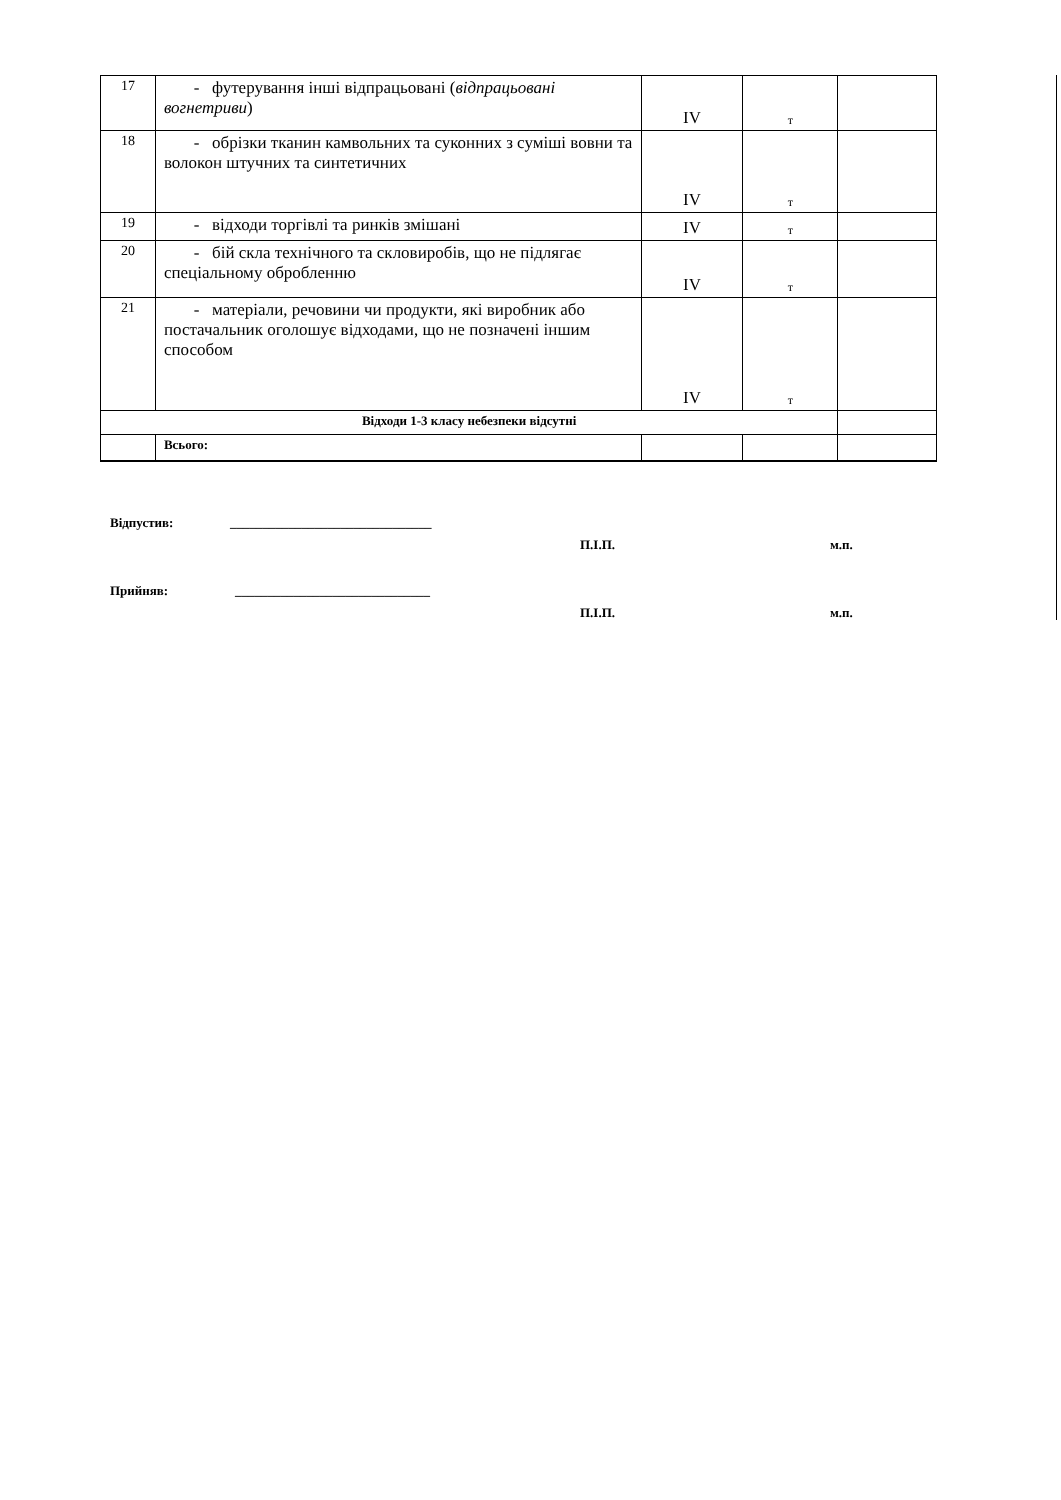| 17 | - футерування інші відпрацьовані ( відпрацьовані вогнетриви ) | IV | т | |
| 18 | - обрізки тканин камвольних та суконних з суміші вовни та волокон штучних та синтетичних | IV | т | |
| 19 | - відходи торгівлі та ринків змішані | IV | т | |
| 20 | - бій скла технічного та скловиробів, що не підлягає спеціальному обробленню | IV | т | |
| 21 | - матеріали, речовини чи продукти, які виробник або постачальник оголошує відходами, що не позначені іншим способом | IV | т | |
| Відходи 1-3 класу небезпеки відсутні | | | | |
| | Всього: | | | |
Відпустив: _______________________________
П.І.П. м.п.
Прийняв: ______________________________
П.І.П. м.п.